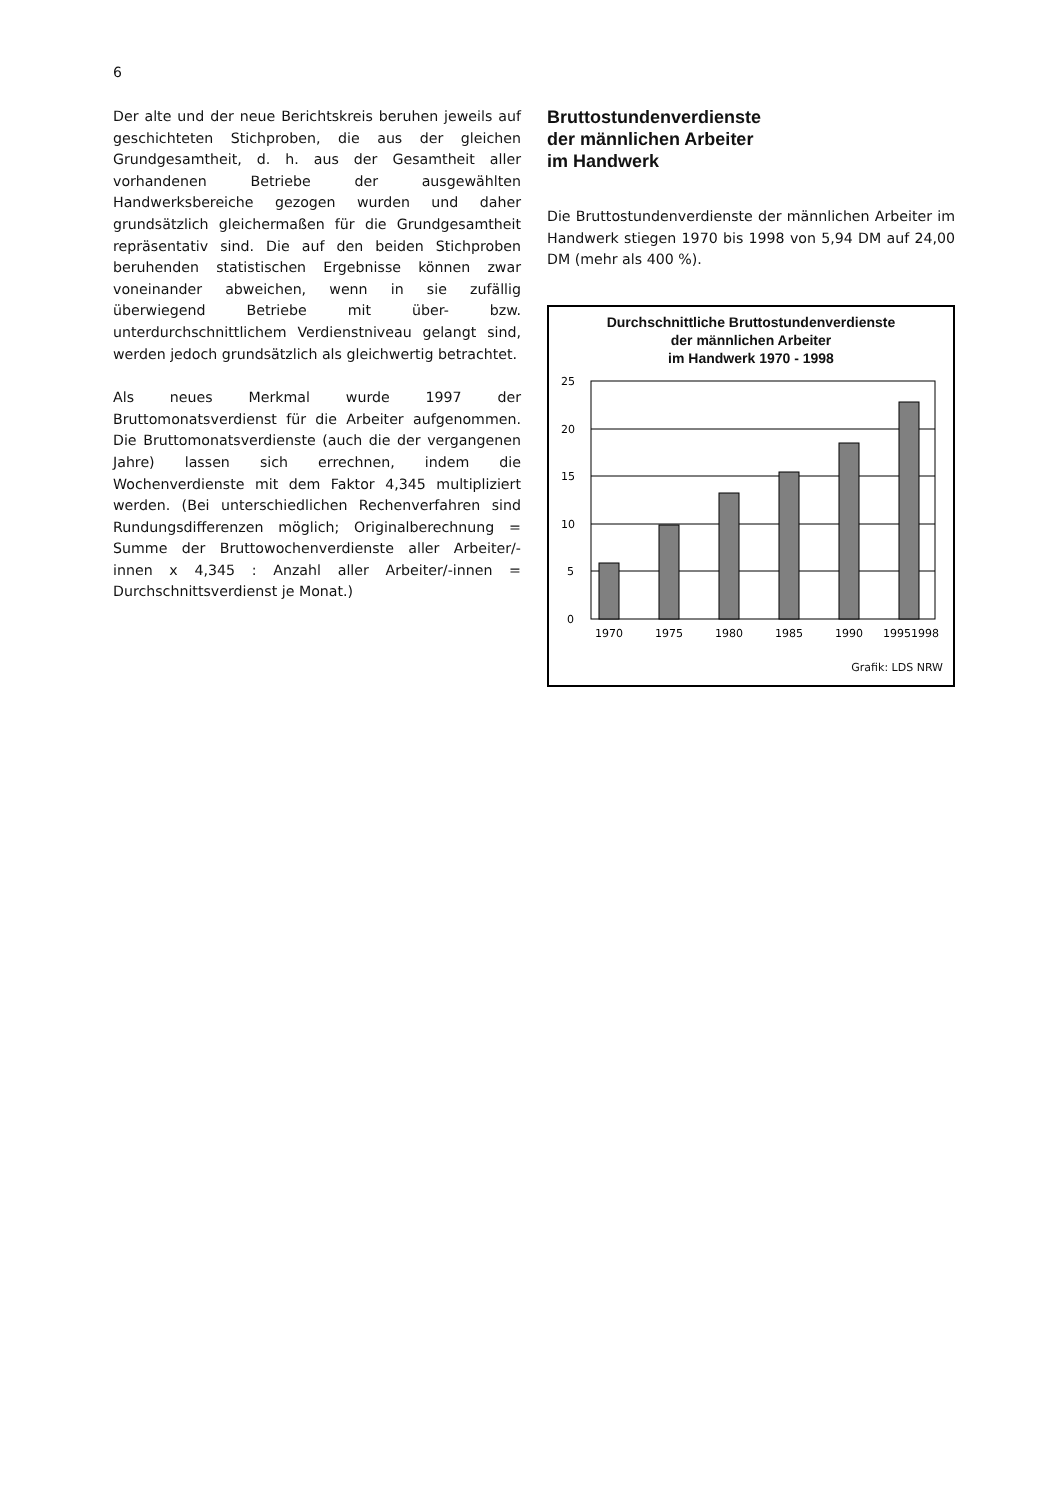6
Der alte und der neue Berichtskreis beruhen jeweils auf geschichteten Stichproben, die aus der gleichen Grundgesamtheit, d. h. aus der Gesamtheit aller vorhandenen Betriebe der ausgewählten Handwerksbereiche gezogen wurden und daher grundsätzlich gleichermaßen für die Grundgesamtheit repräsentativ sind. Die auf den beiden Stichproben beruhenden statistischen Ergebnisse können zwar voneinander abweichen, wenn in sie zufällig überwiegend Betriebe mit über- bzw. unterdurchschnittlichem Verdienstniveau gelangt sind, werden jedoch grundsätzlich als gleichwertig betrachtet.
Als neues Merkmal wurde 1997 der Bruttomonatsverdienst für die Arbeiter aufgenommen. Die Bruttomonatsverdienste (auch die der vergangenen Jahre) lassen sich errechnen, indem die Wochenverdienste mit dem Faktor 4,345 multipliziert werden. (Bei unterschiedlichen Rechenverfahren sind Rundungsdifferenzen möglich; Originalberechnung = Summe der Bruttowochenverdienste aller Arbeiter/-innen x 4,345 : Anzahl aller Arbeiter/-innen = Durchschnittsverdienst je Monat.)
Bruttostundenverdienste
der männlichen Arbeiter
im Handwerk
Die Bruttostundenverdienste der männlichen Arbeiter im Handwerk stiegen 1970 bis 1998 von 5,94 DM auf 24,00 DM (mehr als 400 %).
Durchschnittliche Bruttostundenverdienste
der männlichen Arbeiter
im Handwerk 1970 - 1998
25
20
15
10
5
0
1970
1975
1980
1985
1990
1995
1998
Grafik: LDS NRW